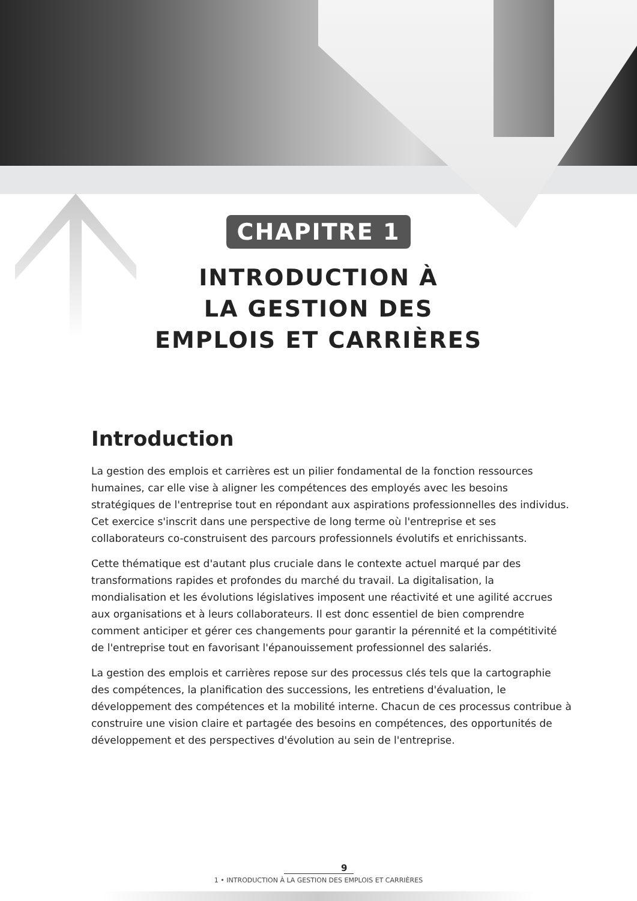CHAPITRE 1
INTRODUCTION À
LA GESTION DES
EMPLOIS ET CARRIÈRES
Introduction
La gestion des emplois et carrières est un pilier fondamental de la fonction ressources humaines, car elle vise à aligner les compétences des employés avec les besoins stratégiques de l'entreprise tout en répondant aux aspirations professionnelles des individus. Cet exercice s'inscrit dans une perspective de long terme où l'entreprise et ses collaborateurs co-construisent des parcours professionnels évolutifs et enrichissants.
Cette thématique est d'autant plus cruciale dans le contexte actuel marqué par des transformations rapides et profondes du marché du travail. La digitalisation, la mondialisation et les évolutions législatives imposent une réactivité et une agilité accrues aux organisations et à leurs collaborateurs. Il est donc essentiel de bien comprendre comment anticiper et gérer ces changements pour garantir la pérennité et la compétitivité de l'entreprise tout en favorisant l'épanouissement professionnel des salariés.
La gestion des emplois et carrières repose sur des processus clés tels que la cartographie des compétences, la planification des successions, les entretiens d'évaluation, le développement des compétences et la mobilité interne. Chacun de ces processus contribue à construire une vision claire et partagée des besoins en compétences, des opportunités de développement et des perspectives d'évolution au sein de l'entreprise.
9
1 • INTRODUCTION À LA GESTION DES EMPLOIS ET CARRIÈRES